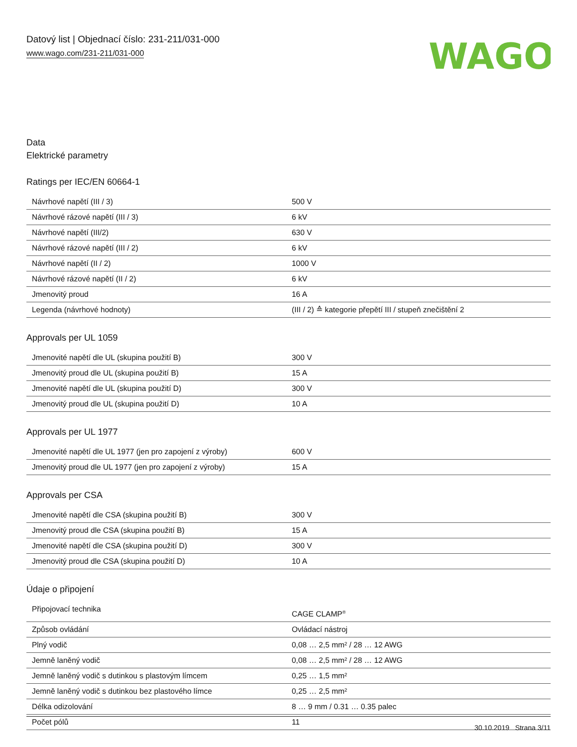Datový list | Objednací číslo: 231-211/031-000
www.wago.com/231-211/031-000
WAGO
Data
Elektrické parametry
Ratings per IEC/EN 60664-1
| Návrhové napětí (III / 3) | 500 V |
| Návrhové rázové napětí (III / 3) | 6 kV |
| Návrhové napětí (III/2) | 630 V |
| Návrhové rázové napětí (III / 2) | 6 kV |
| Návrhové napětí (II / 2) | 1000 V |
| Návrhové rázové napětí (II / 2) | 6 kV |
| Jmenovitý proud | 16 A |
| Legenda (návrhové hodnoty) | (III / 2) ≙ kategorie přepětí III / stupeň znečištění 2 |
Approvals per UL 1059
| Jmenovité napětí dle UL (skupina použití B) | 300 V |
| Jmenovitý proud dle UL (skupina použití B) | 15 A |
| Jmenovité napětí dle UL (skupina použití D) | 300 V |
| Jmenovitý proud dle UL (skupina použití D) | 10 A |
Approvals per UL 1977
| Jmenovité napětí dle UL 1977 (jen pro zapojení z výroby) | 600 V |
| Jmenovitý proud dle UL 1977 (jen pro zapojení z výroby) | 15 A |
Approvals per CSA
| Jmenovité napětí dle CSA (skupina použití B) | 300 V |
| Jmenovitý proud dle CSA (skupina použití B) | 15 A |
| Jmenovité napětí dle CSA (skupina použití D) | 300 V |
| Jmenovitý proud dle CSA (skupina použití D) | 10 A |
Údaje o připojení
| Připojovací technika | CAGE CLAMP<sup>®</sup> |
| Způsob ovládání | Ovládací nástroj |
| Plný vodič | 0,08 … 2,5 mm² / 28 … 12 AWG |
| Jemně laněný vodič | 0,08 … 2,5 mm² / 28 … 12 AWG |
| Jemně laněný vodič s dutinkou s plastovým límcem | 0,25 … 1,5 mm² |
| Jemně laněný vodič s dutinkou bez plastového límce | 0,25 … 2,5 mm² |
| Délka odizolování | 8 … 9 mm / 0.31 … 0.35 palec |
| Počet pólů | 11 |
30.10.2019 Strana 3/11